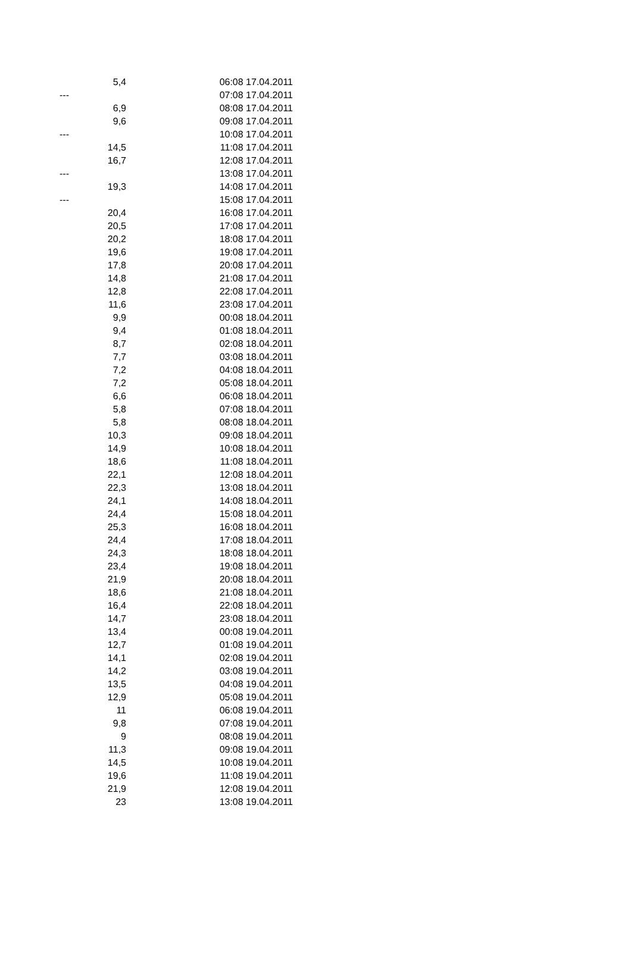| 5,4 | 06:08 17.04.2011 |
| --- | 07:08 17.04.2011 |
| 6,9 | 08:08 17.04.2011 |
| 9,6 | 09:08 17.04.2011 |
| --- | 10:08 17.04.2011 |
| 14,5 | 11:08 17.04.2011 |
| 16,7 | 12:08 17.04.2011 |
| --- | 13:08 17.04.2011 |
| 19,3 | 14:08 17.04.2011 |
| --- | 15:08 17.04.2011 |
| 20,4 | 16:08 17.04.2011 |
| 20,5 | 17:08 17.04.2011 |
| 20,2 | 18:08 17.04.2011 |
| 19,6 | 19:08 17.04.2011 |
| 17,8 | 20:08 17.04.2011 |
| 14,8 | 21:08 17.04.2011 |
| 12,8 | 22:08 17.04.2011 |
| 11,6 | 23:08 17.04.2011 |
| 9,9 | 00:08 18.04.2011 |
| 9,4 | 01:08 18.04.2011 |
| 8,7 | 02:08 18.04.2011 |
| 7,7 | 03:08 18.04.2011 |
| 7,2 | 04:08 18.04.2011 |
| 7,2 | 05:08 18.04.2011 |
| 6,6 | 06:08 18.04.2011 |
| 5,8 | 07:08 18.04.2011 |
| 5,8 | 08:08 18.04.2011 |
| 10,3 | 09:08 18.04.2011 |
| 14,9 | 10:08 18.04.2011 |
| 18,6 | 11:08 18.04.2011 |
| 22,1 | 12:08 18.04.2011 |
| 22,3 | 13:08 18.04.2011 |
| 24,1 | 14:08 18.04.2011 |
| 24,4 | 15:08 18.04.2011 |
| 25,3 | 16:08 18.04.2011 |
| 24,4 | 17:08 18.04.2011 |
| 24,3 | 18:08 18.04.2011 |
| 23,4 | 19:08 18.04.2011 |
| 21,9 | 20:08 18.04.2011 |
| 18,6 | 21:08 18.04.2011 |
| 16,4 | 22:08 18.04.2011 |
| 14,7 | 23:08 18.04.2011 |
| 13,4 | 00:08 19.04.2011 |
| 12,7 | 01:08 19.04.2011 |
| 14,1 | 02:08 19.04.2011 |
| 14,2 | 03:08 19.04.2011 |
| 13,5 | 04:08 19.04.2011 |
| 12,9 | 05:08 19.04.2011 |
| 11 | 06:08 19.04.2011 |
| 9,8 | 07:08 19.04.2011 |
| 9 | 08:08 19.04.2011 |
| 11,3 | 09:08 19.04.2011 |
| 14,5 | 10:08 19.04.2011 |
| 19,6 | 11:08 19.04.2011 |
| 21,9 | 12:08 19.04.2011 |
| 23 | 13:08 19.04.2011 |